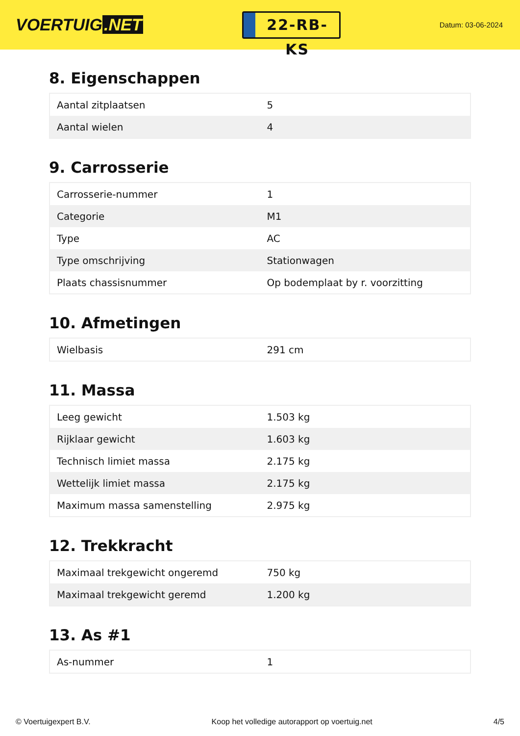VOERTUIG.NET
22-RB-KS
Datum: 03-06-2024
8. Eigenschappen
| Aantal zitplaatsen | 5 |
| Aantal wielen | 4 |
9. Carrosserie
| Carrosserie-nummer | 1 |
| Categorie | M1 |
| Type | AC |
| Type omschrijving | Stationwagen |
| Plaats chassisnummer | Op bodemplaat by r. voorzitting |
10. Afmetingen
| Wielbasis | 291 cm |
11. Massa
| Leeg gewicht | 1.503 kg |
| Rijklaar gewicht | 1.603 kg |
| Technisch limiet massa | 2.175 kg |
| Wettelijk limiet massa | 2.175 kg |
| Maximum massa samenstelling | 2.975 kg |
12. Trekkracht
| Maximaal trekgewicht ongeremd | 750 kg |
| Maximaal trekgewicht geremd | 1.200 kg |
13. As #1
| As-nummer | 1 |
© Voertuigexpert B.V. Koop het volledige autorapport op voertuig.net 4/5